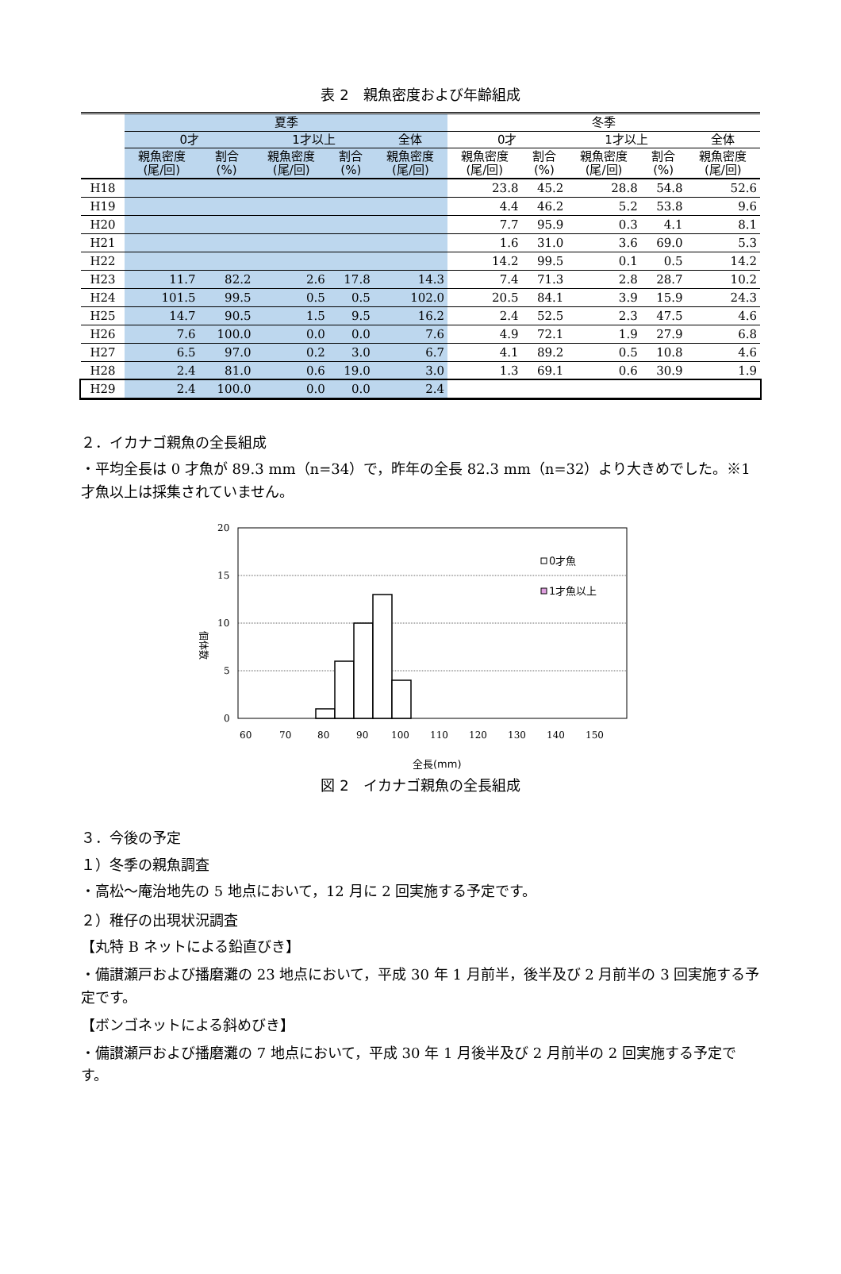表 2　親魚密度および年齢組成
| | 夏季 | | | | | 冬季 | | | | |
| --- | --- | --- | --- | --- | --- | --- | --- | --- | --- | --- |
| | 0才 | | 1才以上 | | 全体 | 0才 | | 1才以上 | | 全体 |
| | 親魚密度 (尾/回) | 割合 (%) | 親魚密度 (尾/回) | 割合 (%) | 親魚密度 (尾/回) | 親魚密度 (尾/回) | 割合 (%) | 親魚密度 (尾/回) | 割合 (%) | 親魚密度 (尾/回) |
| H18 | | | | | | 23.8 | 45.2 | 28.8 | 54.8 | 52.6 |
| H19 | | | | | | 4.4 | 46.2 | 5.2 | 53.8 | 9.6 |
| H20 | | | | | | 7.7 | 95.9 | 0.3 | 4.1 | 8.1 |
| H21 | | | | | | 1.6 | 31.0 | 3.6 | 69.0 | 5.3 |
| H22 | | | | | | 14.2 | 99.5 | 0.1 | 0.5 | 14.2 |
| H23 | 11.7 | 82.2 | 2.6 | 17.8 | 14.3 | 7.4 | 71.3 | 2.8 | 28.7 | 10.2 |
| H24 | 101.5 | 99.5 | 0.5 | 0.5 | 102.0 | 20.5 | 84.1 | 3.9 | 15.9 | 24.3 |
| H25 | 14.7 | 90.5 | 1.5 | 9.5 | 16.2 | 2.4 | 52.5 | 2.3 | 47.5 | 4.6 |
| H26 | 7.6 | 100.0 | 0.0 | 0.0 | 7.6 | 4.9 | 72.1 | 1.9 | 27.9 | 6.8 |
| H27 | 6.5 | 97.0 | 0.2 | 3.0 | 6.7 | 4.1 | 89.2 | 0.5 | 10.8 | 4.6 |
| H28 | 2.4 | 81.0 | 0.6 | 19.0 | 3.0 | 1.3 | 69.1 | 0.6 | 30.9 | 1.9 |
| H29 | 2.4 | 100.0 | 0.0 | 0.0 | 2.4 | | | | | |
２．イカナゴ親魚の全長組成
・平均全長は 0 才魚が 89.3 mm（n=34）で，昨年の全長 82.3 mm（n=32）より大きめでした。※1 才魚以上は採集されていません。
20
15
10
5
0
個体数
60
70
80
90
100
110
120
130
140
150
0才魚
1才魚以上
全長(mm)
図 2　イカナゴ親魚の全長組成
３．今後の予定
１）冬季の親魚調査
・高松～庵治地先の 5 地点において，12 月に 2 回実施する予定です。
２）稚仔の出現状況調査
【丸特 B ネットによる鉛直びき】
・備讃瀬戸および播磨灘の 23 地点において，平成 30 年 1 月前半，後半及び 2 月前半の 3 回実施する予定です。
【ボンゴネットによる斜めびき】
・備讃瀬戸および播磨灘の 7 地点において，平成 30 年 1 月後半及び 2 月前半の 2 回実施する予定です。